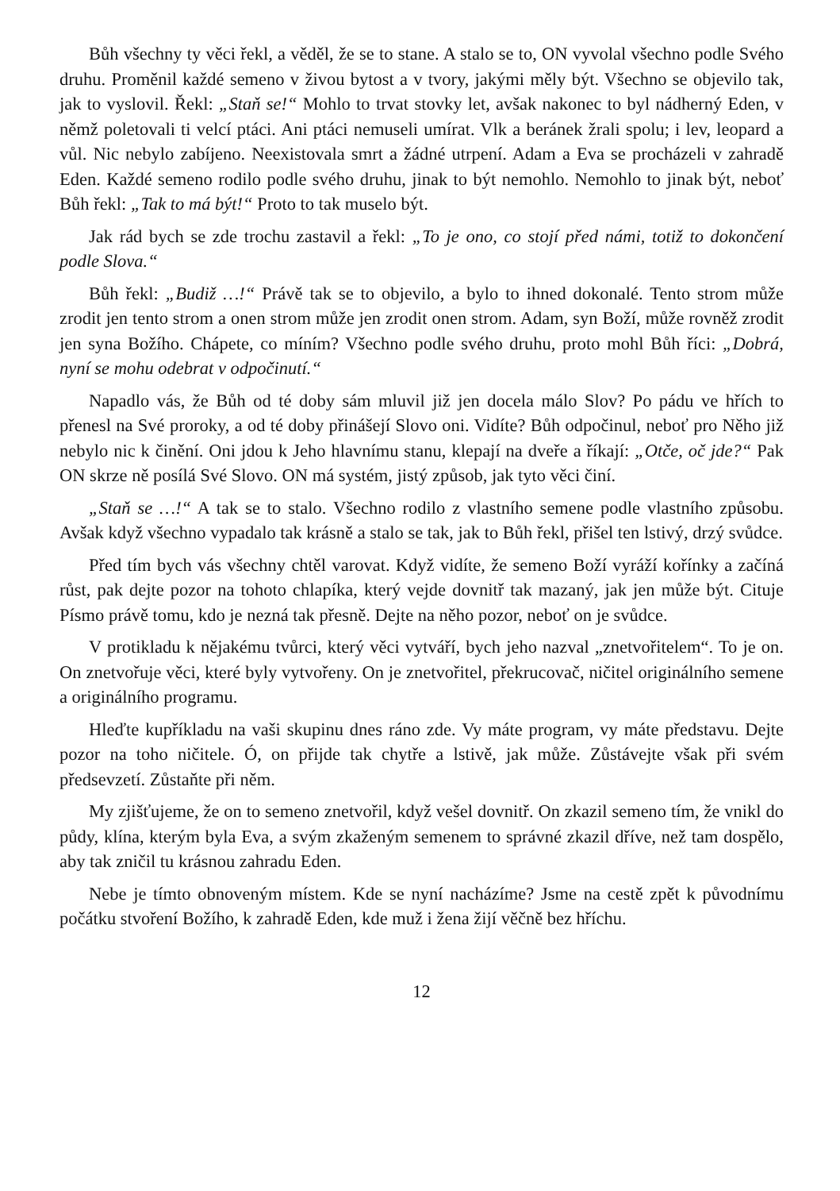Bůh všechny ty věci řekl, a věděl, že se to stane. A stalo se to, ON vyvolal všechno podle Svého druhu. Proměnil každé semeno v živou bytost a v tvory, jakými měly být. Všechno se objevilo tak, jak to vyslovil. Řekl: „Staň se!“ Mohlo to trvat stovky let, avšak nakonec to byl nádherný Eden, v němž poletovali ti velcí ptáci. Ani ptáci nemuseli umírat. Vlk a beránek žrali spolu; i lev, leopard a vůl. Nic nebylo zabíjeno. Neexistovala smrt a žádné utrpení. Adam a Eva se procházeli v zahradě Eden. Každé semeno rodilo podle svého druhu, jinak to být nemohlo. Nemohlo to jinak být, neboť Bůh řekl: „Tak to má být!“ Proto to tak muselo být.
Jak rád bych se zde trochu zastavil a řekl: „To je ono, co stojí před námi, totiž to dokončení podle Slova.“
Bůh řekl: „Budiž …!“ Právě tak se to objevilo, a bylo to ihned dokonalé. Tento strom může zrodit jen tento strom a onen strom může jen zrodit onen strom. Adam, syn Boží, může rovněž zrodit jen syna Božího. Chápete, co míním? Všechno podle svého druhu, proto mohl Bůh říci: „Dobrá, nyní se mohu odebrat v odpočinutí.“
Napadlo vás, že Bůh od té doby sám mluvil již jen docela málo Slov? Po pádu ve hřích to přenesl na Své proroky, a od té doby přinášejí Slovo oni. Vidíte? Bůh odpočinul, neboť pro Něho již nebylo nic k činění. Oni jdou k Jeho hlavnímu stanu, klepají na dveře a říkají: „Otče, oč jde?“ Pak ON skrze ně posílá Své Slovo. ON má systém, jistý způsob, jak tyto věci činí.
„Staň se …!“ A tak se to stalo. Všechno rodilo z vlastního semene podle vlastního způsobu. Avšak když všechno vypadalo tak krásně a stalo se tak, jak to Bůh řekl, přišel ten lstivý, drzý svůdce.
Před tím bych vás všechny chtěl varovat. Když vidíte, že semeno Boží vyráží kořínky a začíná růst, pak dejte pozor na tohoto chlapíka, který vejde dovnitř tak mazaný, jak jen může být. Cituje Písmo právě tomu, kdo je nezná tak přesně. Dejte na něho pozor, neboť on je svůdce.
V protikladu k nějakému tvůrci, který věci vytváří, bych jeho nazval „znetvořitelem“. To je on. On znetvořuje věci, které byly vytvořeny. On je znetvořitel, překrucovač, ničitel originálního semene a originálního programu.
Hleďte kupříkladu na vaši skupinu dnes ráno zde. Vy máte program, vy máte představu. Dejte pozor na toho ničitele. Ó, on přijde tak chytře a lstivě, jak může. Zůstávejte však při svém předsevzetí. Zůstaňte při něm.
My zjišťujeme, že on to semeno znetvořil, když vešel dovnitř. On zkazil semeno tím, že vnikl do půdy, klína, kterým byla Eva, a svým zkaženým semenem to správné zkazil dříve, než tam dospělo, aby tak zničil tu krásnou zahradu Eden.
Nebe je tímto obnoveným místem. Kde se nyní nacházíme? Jsme na cestě zpět k původnímu počátku stvoření Božího, k zahradě Eden, kde muž i žena žijí věčně bez hříchu.
12